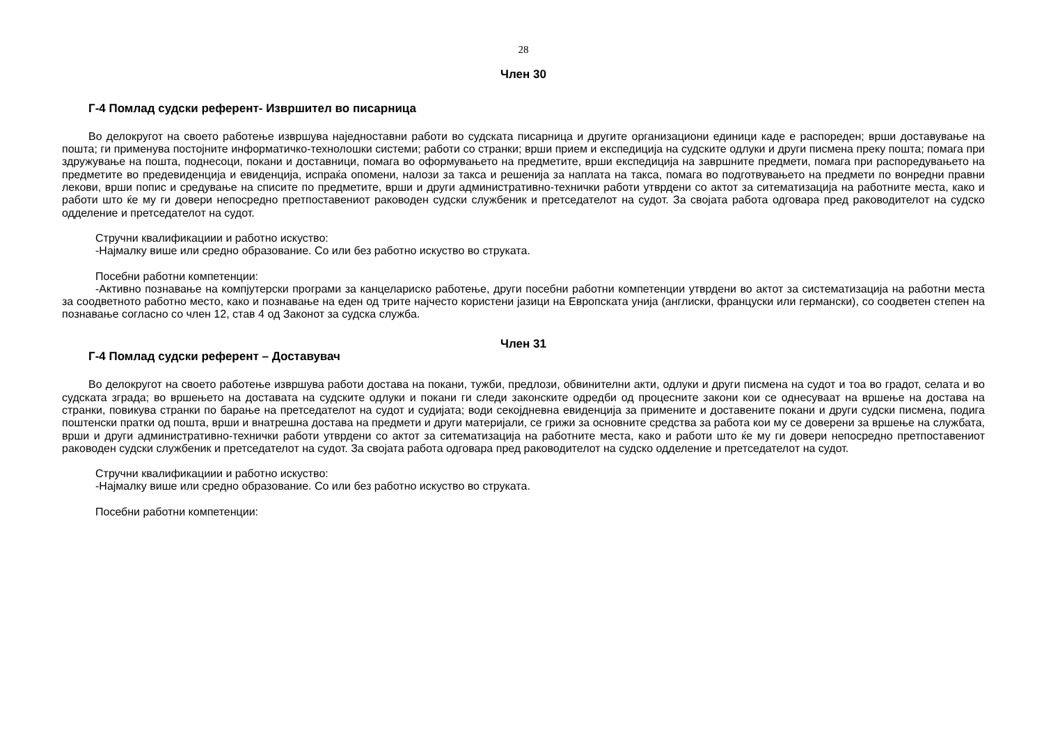28
Член 30
Г-4 Помлад судски референт- Извршител во писарница
Во делокругот на своето работење извршува наједноставни работи во судската писарница и другите организациони единици каде е распореден; врши доставување на пошта; ги применува постојните информатичко-технолошки системи; работи со странки; врши прием и експедиција на судските одлуки и други писмена преку пошта; помага при здружување на пошта, поднесоци, покани и доставници, помага во оформувањето на предметите, врши експедиција на завршните предмети, помага при распоредувањето на предметите во предевиденција и евиденција, испраќа опомени, налози за такса и решенија за наплата на такса, помага во подготвувањето на предмети по вонредни правни лекови, врши попис и средување на списите по предметите, врши и други административно-технички работи утврдени со актот за ситематизација на работните места, како и работи што ќе му ги довери непосредно претпоставениот раководен судски службеник и претседателот на судот. За својата работа одговара пред раководителот на судско одделение и претседателот на судот.
Стручни квалификациии и работно искуство:
-Најмалку више или средно образование. Со или без работно искуство во струката.
Посебни работни компетенции:
-Активно познавање на компјутерски програми за канцелариско работење, други посебни работни компетенции утврдени во актот за систематизација на работни места за соодветното работно место, како и познавање на еден од трите најчесто користени јазици на Европската унија (англиски, француски или германски), со соодветен степен на познавање согласно со член 12, став 4 од Законот за судска служба.
Член 31
Г-4 Помлад судски референт – Доставувач
Во делокругот на своето работење извршува работи достава на покани, тужби, предлози, обвинителни акти, одлуки и други писмена на судот и тоа во градот, селата и во судската зграда; во вршењето на доставата на судските одлуки и покани ги следи законските одредби од процесните закони кои се однесуваат на вршење на достава на странки, повикува странки по барање на претседателот на судот и судијата; води секојдневна евиденција за примените и доставените покани и други судски писмена, подига поштенски пратки од пошта, врши и внатрешна достава на предмети и други материјали, се грижи за основните средства за работа кои му се доверени за вршење на службата, врши и други административно-технички работи утврдени со актот за ситематизација на работните места, како и работи што ќе му ги довери непосредно претпоставениот раководен судски службеник и претседателот на судот. За својата работа одговара пред раководителот на судско одделение и претседателот на судот.
Стручни квалификациии и работно искуство:
-Најмалку више или средно образование. Со или без работно искуство во струката.
Посебни работни компетенции: